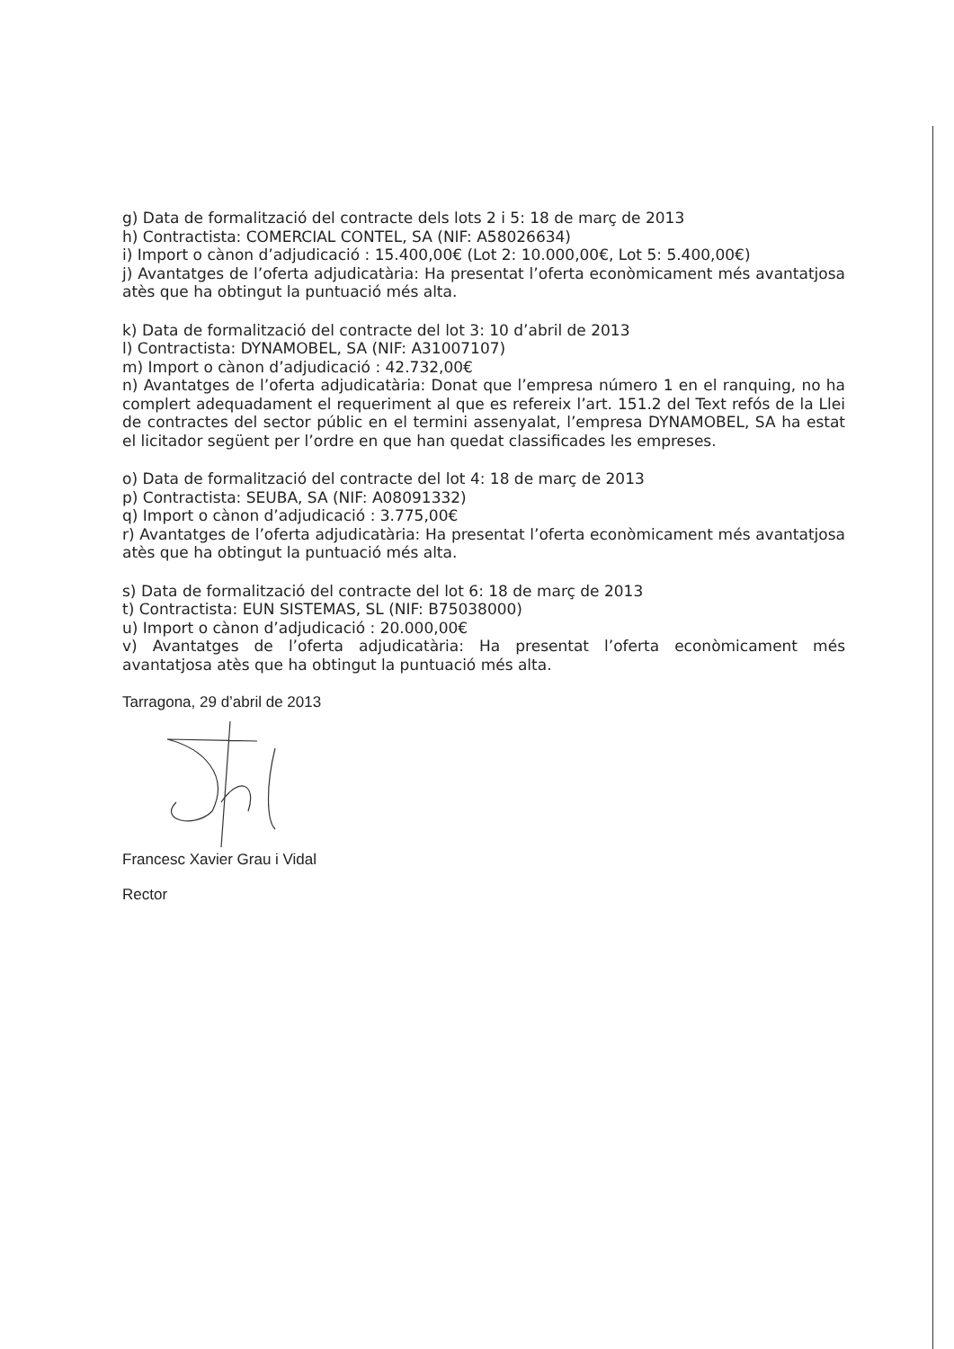g) Data de formalització del contracte dels lots 2 i 5: 18 de març de 2013
h) Contractista: COMERCIAL CONTEL, SA (NIF: A58026634)
i) Import o cànon d’adjudicació : 15.400,00€ (Lot 2: 10.000,00€, Lot 5: 5.400,00€)
j) Avantatges de l’oferta adjudicatària: Ha presentat l’oferta econòmicament més avantatjosa atès que ha obtingut la puntuació més alta.
k) Data de formalització del contracte del lot 3: 10 d’abril de 2013
l) Contractista: DYNAMOBEL, SA (NIF: A31007107)
m) Import o cànon d’adjudicació : 42.732,00€
n) Avantatges de l’oferta adjudicatària: Donat que l’empresa número 1 en el ranquing, no ha complert adequadament el requeriment al que es refereix l’art. 151.2 del Text refós de la Llei de contractes del sector públic en el termini assenyalat, l’empresa DYNAMOBEL, SA ha estat el licitador següent per l’ordre en que han quedat classificades les empreses.
o) Data de formalització del contracte del lot 4: 18 de març de 2013
p) Contractista: SEUBA, SA (NIF: A08091332)
q) Import o cànon d’adjudicació : 3.775,00€
r) Avantatges de l’oferta adjudicatària: Ha presentat l’oferta econòmicament més avantatjosa atès que ha obtingut la puntuació més alta.
s) Data de formalització del contracte del lot 6: 18 de març de 2013
t) Contractista: EUN SISTEMAS, SL (NIF: B75038000)
u) Import o cànon d’adjudicació : 20.000,00€
v) Avantatges de l’oferta adjudicatària: Ha presentat l’oferta econòmicament més avantatjosa atès que ha obtingut la puntuació més alta.
Tarragona, 29 d’abril de 2013
Francesc Xavier Grau i Vidal
Rector